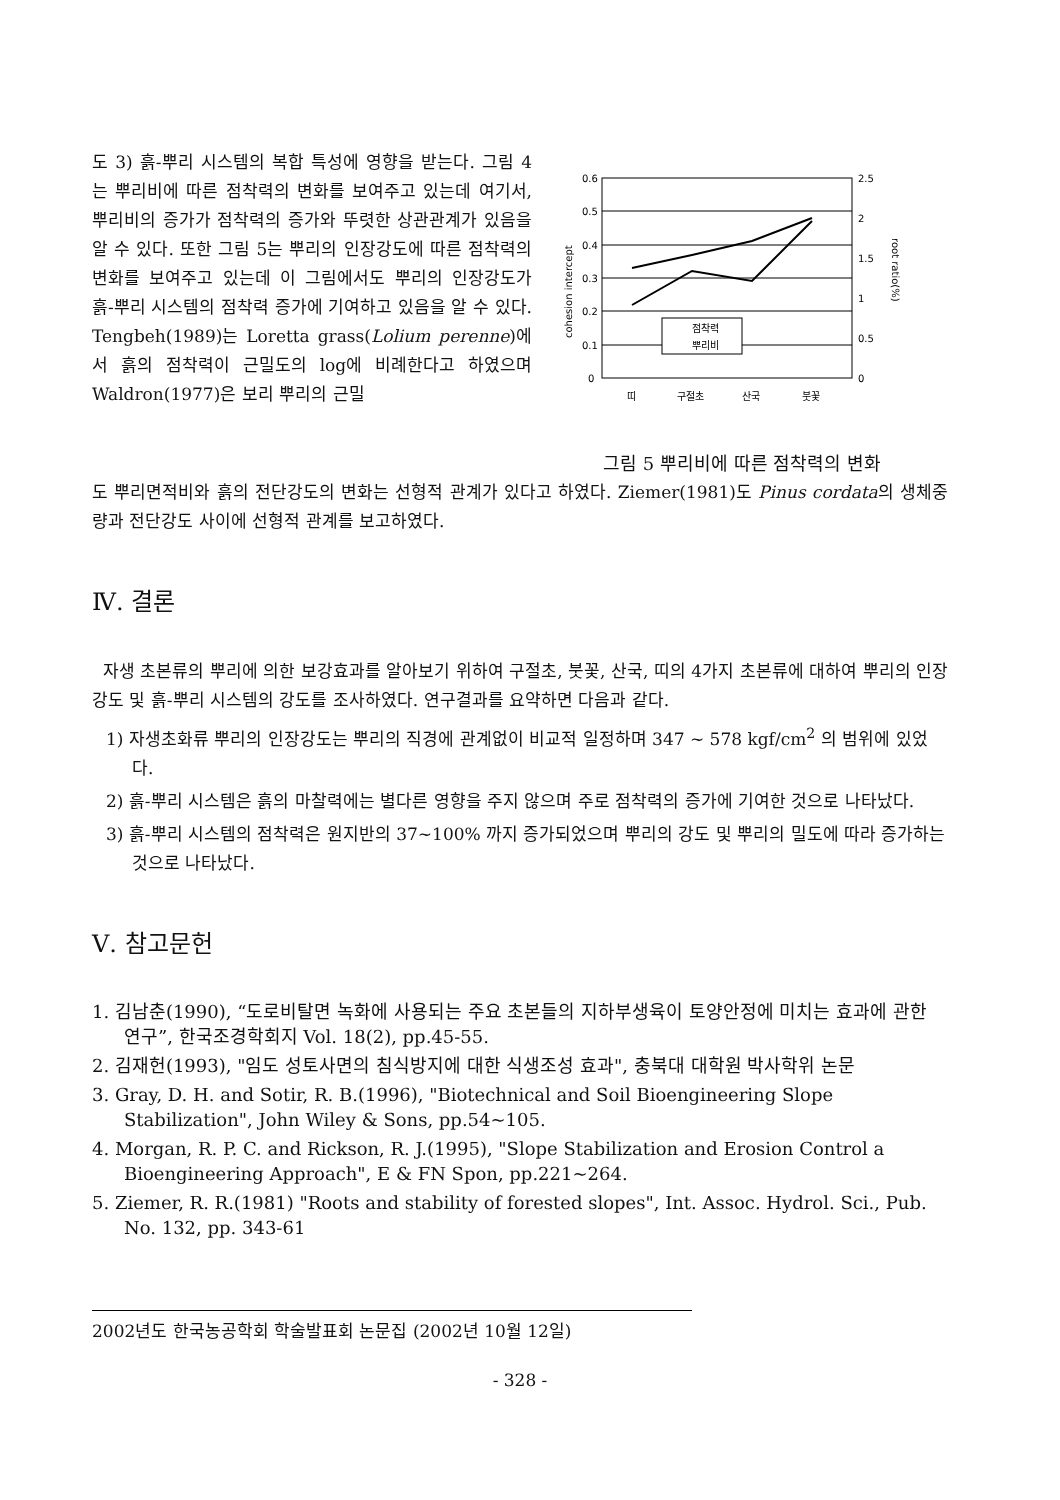도 3) 흙-뿌리 시스템의 복합 특성에 영향을 받는다. 그림 4는 뿌리비에 따른 점착력의 변화를 보여주고 있는데 여기서, 뿌리비의 증가가 점착력의 증가와 뚜렷한 상관관계가 있음을 알 수 있다. 또한 그림 5는 뿌리의 인장강도에 따른 점착력의 변화를 보여주고 있는데 이 그림에서도 뿌리의 인장강도가 흙-뿌리 시스템의 점착력 증가에 기여하고 있음을 알 수 있다. Tengbeh(1989)는 Loretta grass(Lolium perenne)에서 흙의 점착력이 근밀도의 log에 비례한다고 하였으며 Waldron(1977)은 보리 뿌리의 근밀
0.6
0.5
0.4
0.3
0.2
0.1
0
2.5
2
1.5
1
0.5
0
점착력
뿌리비
띠
구절초
산국
붓꽃
cohesion intercept
root ratio(%)
그림 5 뿌리비에 따른 점착력의 변화
도 뿌리면적비와 흙의 전단강도의 변화는 선형적 관계가 있다고 하였다. Ziemer(1981)도 Pinus cordata의 생체중량과 전단강도 사이에 선형적 관계를 보고하였다.
Ⅳ. 결론
자생 초본류의 뿌리에 의한 보강효과를 알아보기 위하여 구절초, 붓꽃, 산국, 띠의 4가지 초본류에 대하여 뿌리의 인장강도 및 흙-뿌리 시스템의 강도를 조사하였다. 연구결과를 요약하면 다음과 같다.
1) 자생초화류 뿌리의 인장강도는 뿌리의 직경에 관계없이 비교적 일정하며 347 ~ 578 kgf/cm<sup>2</sup> 의 범위에 있었다.
2) 흙-뿌리 시스템은 흙의 마찰력에는 별다른 영향을 주지 않으며 주로 점착력의 증가에 기여한 것으로 나타났다.
3) 흙-뿌리 시스템의 점착력은 원지반의 37~100% 까지 증가되었으며 뿌리의 강도 및 뿌리의 밀도에 따라 증가하는 것으로 나타났다.
Ⅴ. 참고문헌
1. 김남춘(1990), “도로비탈면 녹화에 사용되는 주요 초본들의 지하부생육이 토양안정에 미치는 효과에 관한 연구”, 한국조경학회지 Vol. 18(2), pp.45-55.
2. 김재헌(1993), "임도 성토사면의 침식방지에 대한 식생조성 효과", 충북대 대학원 박사학위 논문
3. Gray, D. H. and Sotir, R. B.(1996), "Biotechnical and Soil Bioengineering Slope Stabilization", John Wiley & Sons, pp.54~105.
4. Morgan, R. P. C. and Rickson, R. J.(1995), "Slope Stabilization and Erosion Control a Bioengineering Approach", E & FN Spon, pp.221~264.
5. Ziemer, R. R.(1981) "Roots and stability of forested slopes", Int. Assoc. Hydrol. Sci., Pub. No. 132, pp. 343-61
2002년도 한국농공학회 학술발표회 논문집 (2002년 10월 12일)
- 328 -